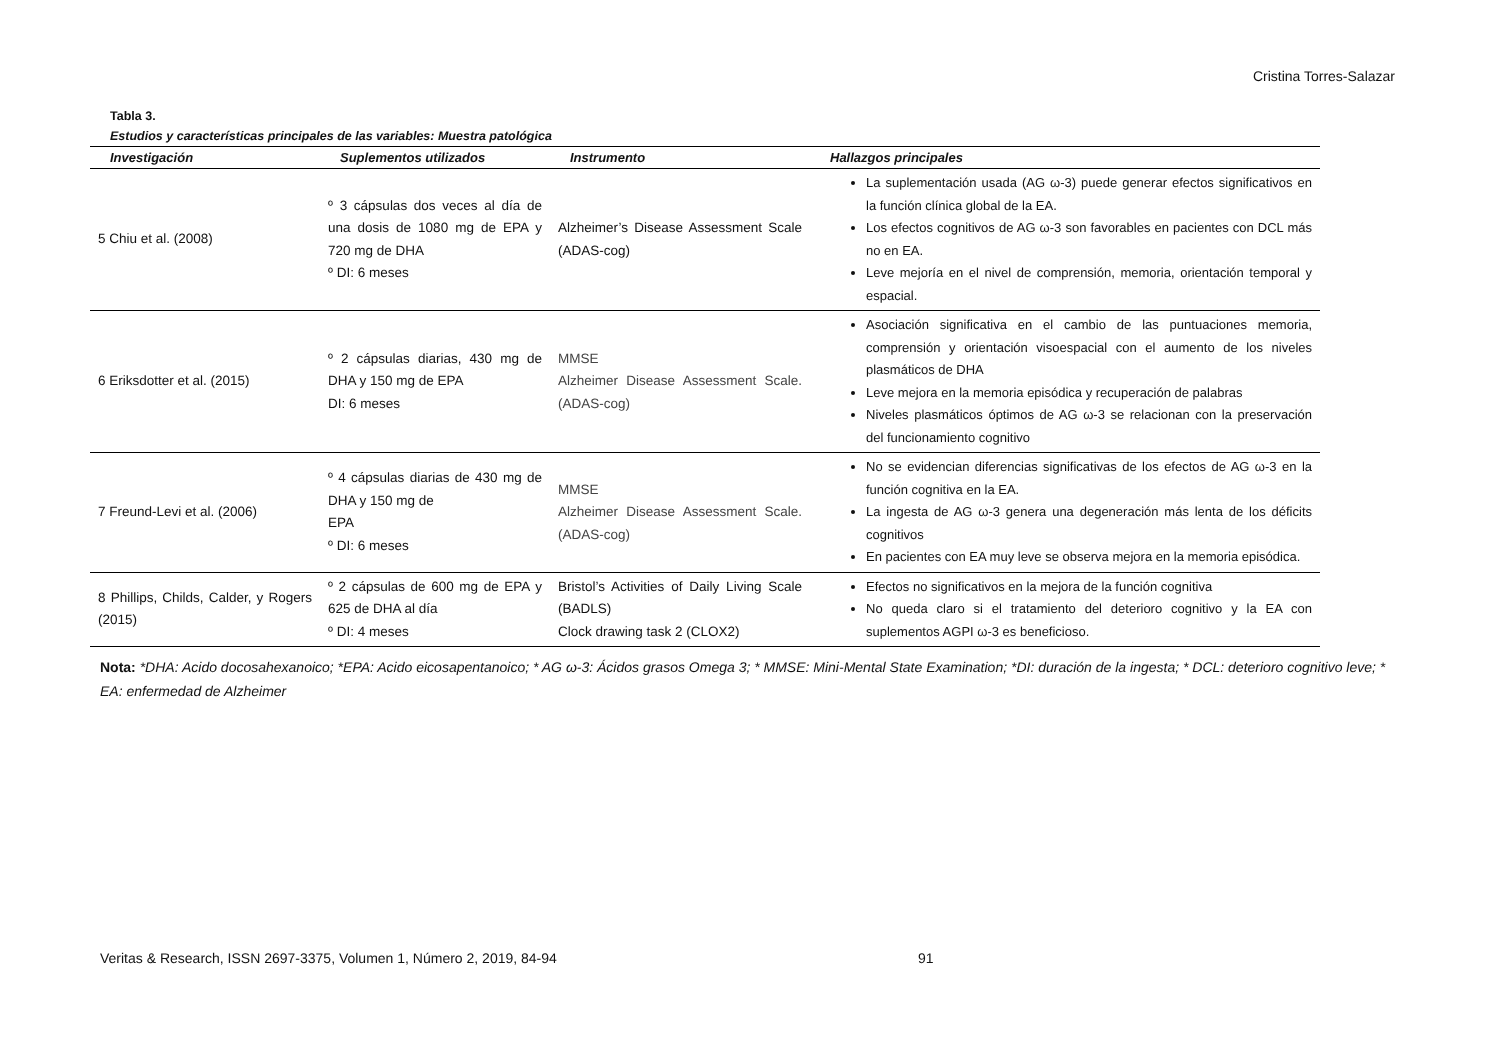Cristina Torres-Salazar
Tabla 3.
Estudios y características principales de las variables: Muestra patológica
| Investigación | Suplementos utilizados | Instrumento | Hallazgos principales |
| --- | --- | --- | --- |
| 5 Chiu et al. (2008) | º 3 cápsulas dos veces al día de una dosis de 1080 mg de EPA y 720 mg de DHA º DI: 6 meses | Alzheimer’s Disease Assessment Scale (ADAS-cog) | La suplementación usada (AG ω-3) puede generar efectos significativos en la función clínica global de la EA. Los efectos cognitivos de AG ω-3 son favorables en pacientes con DCL más no en EA. Leve mejoría en el nivel de comprensión, memoria, orientación temporal y espacial. |
| 6 Eriksdotter et al. (2015) | º 2 cápsulas diarias, 430 mg de DHA y 150 mg de EPA DI: 6 meses | MMSE Alzheimer Disease Assessment Scale. (ADAS-cog) | Asociación significativa en el cambio de las puntuaciones memoria, comprensión y orientación visoespacial con el aumento de los niveles plasmáticos de DHA Leve mejora en la memoria episódica y recuperación de palabras Niveles plasmáticos óptimos de AG ω-3 se relacionan con la preservación del funcionamiento cognitivo |
| 7 Freund-Levi et al. (2006) | º 4 cápsulas diarias de 430 mg de DHA y 150 mg de EPA º DI: 6 meses | MMSE Alzheimer Disease Assessment Scale. (ADAS-cog) | No se evidencian diferencias significativas de los efectos de AG ω-3 en la función cognitiva en la EA. La ingesta de AG ω-3 genera una degeneración más lenta de los déficits cognitivos En pacientes con EA muy leve se observa mejora en la memoria episódica. |
| 8 Phillips, Childs, Calder, y Rogers (2015) | º 2 cápsulas de 600 mg de EPA y 625 de DHA al día º DI: 4 meses | Bristol’s Activities of Daily Living Scale (BADLS) Clock drawing task 2 (CLOX2) | Efectos no significativos en la mejora de la función cognitiva No queda claro si el tratamiento del deterioro cognitivo y la EA con suplementos AGPI ω-3 es beneficioso. |
Nota: *DHA: Acido docosahexanoico; *EPA: Acido eicosapentanoico; * AG ω-3: Ácidos grasos Omega 3; * MMSE: Mini-Mental State Examination; *DI: duración de la ingesta; * DCL: deterioro cognitivo leve; * EA: enfermedad de Alzheimer
Veritas & Research, ISSN 2697-3375, Volumen 1, Número 2, 2019, 84-94
91